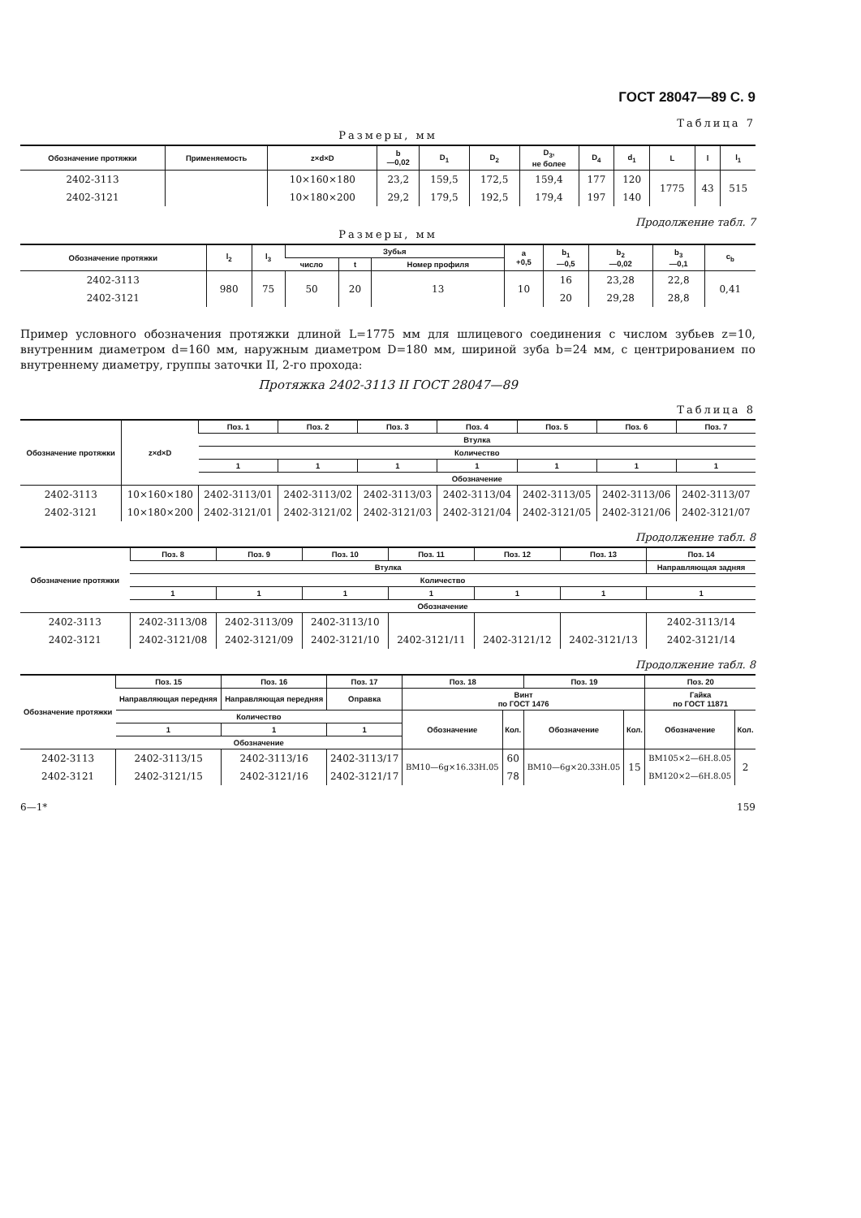ГОСТ 28047—89 С. 9
Таблица 7
Размеры, мм
| Обозначение протяжки | Применяемость | z×d×D | b —0,02 | D<sub>1</sub> | D<sub>2</sub> | D<sub>3</sub>, не более | D<sub>4</sub> | d<sub>1</sub> | L | l | l<sub>1</sub> |
| --- | --- | --- | --- | --- | --- | --- | --- | --- | --- | --- | --- |
| 2402-3113 | | 10×160×180 | 23,2 | 159,5 | 172,5 | 159,4 | 177 | 120 | 1775 | 43 | 515 |
| 2402-3121 | | 10×180×200 | 29,2 | 179,5 | 192,5 | 179,4 | 197 | 140 | | | |
Продолжение табл. 7
Размеры, мм
| Обозначение протяжки | l<sub>2</sub> | l<sub>3</sub> | Зубья | | | a +0,5 | b<sub>1</sub> —0,5 | b<sub>2</sub> —0,02 | b<sub>3</sub> —0,1 | c<sub>b</sub> |
| --- | --- | --- | --- | --- | --- | --- | --- | --- | --- | --- |
| | | | число | t | Номер профиля | | | | | |
| 2402-3113 | 980 | 75 | 50 | 20 | 13 | 10 | 16 | 23,28 | 22,8 | 0,41 |
| 2402-3121 | | | | | | | 20 | 29,28 | 28,8 | |
Пример условного обозначения протяжки длиной L=1775 мм для шлицевого соединения с числом зубьев z=10, внутренним диаметром d=160 мм, наружным диаметром D=180 мм, шириной зуба b=24 мм, с центрированием по внутреннему диаметру, группы заточки II, 2-го прохода:
Протяжка 2402-3113 II ГОСТ 28047—89
Таблица 8
| Обозначение протяжки | z×d×D | Поз. 1 | Поз. 2 | Поз. 3 | Поз. 4 | Поз. 5 | Поз. 6 | Поз. 7 |
| --- | --- | --- | --- | --- | --- | --- | --- | --- |
| | | Втулка | | | | | | |
| | | Количество | | | | | | |
| | | 1 | 1 | 1 | 1 | 1 | 1 | 1 |
| | | Обозначение | | | | | | |
| 2402-3113 | 10×160×180 | 2402-3113/01 | 2402-3113/02 | 2402-3113/03 | 2402-3113/04 | 2402-3113/05 | 2402-3113/06 | 2402-3113/07 |
| 2402-3121 | 10×180×200 | 2402-3121/01 | 2402-3121/02 | 2402-3121/03 | 2402-3121/04 | 2402-3121/05 | 2402-3121/06 | 2402-3121/07 |
Продолжение табл. 8
| Обозначение протяжки | Поз. 8 | Поз. 9 | Поз. 10 | Поз. 11 | Поз. 12 | Поз. 13 | Поз. 14 |
| --- | --- | --- | --- | --- | --- | --- | --- |
| | Втулка | | | | | | Направляющая задняя |
| | Количество | | | | | | |
| | 1 | 1 | 1 | 1 | 1 | 1 | 1 |
| | Обозначение | | | | | | |
| 2402-3113 | 2402-3113/08 | 2402-3113/09 | 2402-3113/10 | | | | 2402-3113/14 |
| 2402-3121 | 2402-3121/08 | 2402-3121/09 | 2402-3121/10 | 2402-3121/11 | 2402-3121/12 | 2402-3121/13 | 2402-3121/14 |
Продолжение табл. 8
| Обозначение протяжки | Поз. 15 | Поз. 16 | Поз. 17 | Поз. 18 | | Поз. 19 | | Поз. 20 | |
| --- | --- | --- | --- | --- | --- | --- | --- | --- | --- |
| | Направляющая передняя | Направляющая передняя | Оправка | Винт по ГОСТ 1476 | | | | Гайка по ГОСТ 11871 | |
| | Количество | | | Обозначение | Кол. | Обозначение | Кол. | Обозначение | Кол. |
| | 1 | 1 | 1 | | | | | | |
| | Обозначение | | | | | | | | |
| 2402-3113 | 2402-3113/15 | 2402-3113/16 | 2402-3113/17 | ВМ10—6g×16.33Н.05 | 60 | ВМ10—6g×20.33Н.05 | 15 | ВМ105×2—6Н.8.05 | 2 |
| 2402-3121 | 2402-3121/15 | 2402-3121/16 | 2402-3121/17 | | 78 | | | ВМ120×2—6Н.8.05 | |
6—1* 159